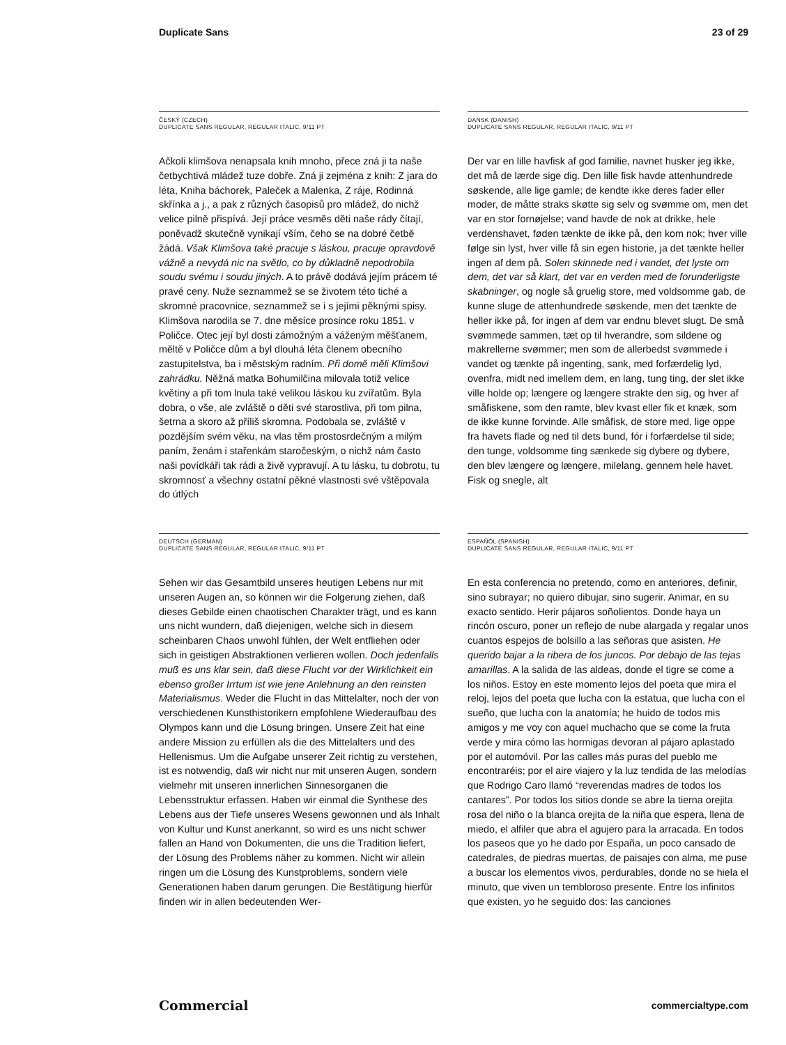Duplicate Sans 23 of 29
ČESKÝ (CZECH)
DUPLICATE SANS REGULAR, REGULAR ITALIC, 9/11 PT
Ačkoli klimšova nenapsala knih mnoho, přece zná ji ta naše četbychtivá mládež tuze dobře. Zná ji zejména z knih: Z jara do léta, Kniha báchorek, Paleček a Malenka, Z ráje, Rodinná skřínka a j., a pak z různých časopisů pro mládež, do nichž velice pilně přispívá. Její práce vesměs děti naše rády čítají, poněvadž skutečně vynikají vším, čeho se na dobré četbě žádá. Však Klimšova také pracuje s láskou, pracuje opravdově vážně a nevydá nic na světlo, co by důkladně nepodrobila soudu svému i soudu jiných. A to právě dodává jejím prácem té pravé ceny. Nuže seznammež se se životem této tiché a skromné pracovnice, seznammež se i s jejími pěknými spisy. Klimšova narodila se 7. dne měsíce prosince roku 1851. v Poličce. Otec její byl dosti zámožným a váženým měšťanem, měltě v Poličce dům a byl dlouhá léta členem obecního zastupitelstva, ba i městským radním. Při domě měli Klimšovi zahrádku. Něžná matka Bohumilčina milovala totiž velice květiny a při tom lnula také velikou láskou ku zvířatům. Byla dobra, o vše, ale zvláště o děti své starostliva, při tom pilna, šetrna a skoro až příliš skromna. Podobala se, zvláště v pozdějším svém věku, na vlas těm prostosrdečným a milým paním, ženám i stařenkám staročeským, o nichž nám často naši povídkáři tak rádi a živě vypravují. A tu lásku, tu dobrotu, tu skromnosť a všechny ostatní pěkné vlastnosti své vštěpovala do útlých
DANSK (DANISH)
DUPLICATE SANS REGULAR, REGULAR ITALIC, 9/11 PT
Der var en lille havfisk af god familie, navnet husker jeg ikke, det må de lærde sige dig. Den lille fisk havde attenhundrede søskende, alle lige gamle; de kendte ikke deres fader eller moder, de måtte straks skøtte sig selv og svømme om, men det var en stor fornøjelse; vand havde de nok at drikke, hele verdenshavet, føden tænkte de ikke på, den kom nok; hver ville følge sin lyst, hver ville få sin egen historie, ja det tænkte heller ingen af dem på. Solen skinnede ned i vandet, det lyste om dem, det var så klart, det var en verden med de forunderligste skabninger, og nogle så gruelig store, med voldsomme gab, de kunne sluge de attenhundrede søskende, men det tænkte de heller ikke på, for ingen af dem var endnu blevet slugt. De små svømmede sammen, tæt op til hverandre, som sildene og makrellerne svømmer; men som de allerbedst svømmede i vandet og tænkte på ingenting, sank, med forfærdelig lyd, ovenfra, midt ned imellem dem, en lang, tung ting, der slet ikke ville holde op; længere og længere strakte den sig, og hver af småfiskene, som den ramte, blev kvast eller fik et knæk, som de ikke kunne forvinde. Alle småfisk, de store med, lige oppe fra havets flade og ned til dets bund, fór i forfærdelse til side; den tunge, voldsomme ting sænkede sig dybere og dybere, den blev længere og længere, milelang, gennem hele havet. Fisk og snegle, alt
DEUTSCH (GERMAN)
DUPLICATE SANS REGULAR, REGULAR ITALIC, 9/11 PT
Sehen wir das Gesamtbild unseres heutigen Lebens nur mit unseren Augen an, so können wir die Folgerung ziehen, daß dieses Gebilde einen chaotischen Charakter trägt, und es kann uns nicht wundern, daß diejenigen, welche sich in diesem scheinbaren Chaos unwohl fühlen, der Welt entfliehen oder sich in geistigen Abstraktionen verlieren wollen. Doch jedenfalls muß es uns klar sein, daß diese Flucht vor der Wirklichkeit ein ebenso großer Irrtum ist wie jene Anlehnung an den reinsten Materialismus. Weder die Flucht in das Mittelalter, noch der von verschiedenen Kunsthistorikern empfohlene Wiederaufbau des Olympos kann und die Lösung bringen. Unsere Zeit hat eine andere Mission zu erfüllen als die des Mittelalters und des Hellenismus. Um die Aufgabe unserer Zeit richtig zu verstehen, ist es notwendig, daß wir nicht nur mit unseren Augen, sondern vielmehr mit unseren innerlichen Sinnesorganen die Lebensstruktur erfassen. Haben wir einmal die Synthese des Lebens aus der Tiefe unseres Wesens gewonnen und als Inhalt von Kultur und Kunst anerkannt, so wird es uns nicht schwer fallen an Hand von Dokumenten, die uns die Tradition liefert, der Lösung des Problems näher zu kommen. Nicht wir allein ringen um die Lösung des Kunstproblems, sondern viele Generationen haben darum gerungen. Die Bestätigung hierfür finden wir in allen bedeutenden Wer-
ESPAÑOL (SPANISH)
DUPLICATE SANS REGULAR, REGULAR ITALIC, 9/11 PT
En esta conferencia no pretendo, como en anteriores, definir, sino subrayar; no quiero dibujar, sino sugerir. Animar, en su exacto sentido. Herir pájaros soñolientos. Donde haya un rincón oscuro, poner un reflejo de nube alargada y regalar unos cuantos espejos de bolsillo a las señoras que asisten. He querido bajar a la ribera de los juncos. Por debajo de las tejas amarillas. A la salida de las aldeas, donde el tigre se come a los niños. Estoy en este momento lejos del poeta que mira el reloj, lejos del poeta que lucha con la estatua, que lucha con el sueño, que lucha con la anatomía; he huido de todos mis amigos y me voy con aquel muchacho que se come la fruta verde y mira cómo las hormigas devoran al pájaro aplastado por el automóvil. Por las calles más puras del pueblo me encontraréis; por el aire viajero y la luz tendida de las melodías que Rodrigo Caro llamó “reverendas madres de todos los cantares”. Por todos los sitios donde se abre la tierna orejita rosa del niño o la blanca orejita de la niña que espera, llena de miedo, el alfiler que abra el agujero para la arracada. En todos los paseos que yo he dado por España, un poco cansado de catedrales, de piedras muertas, de paisajes con alma, me puse a buscar los elementos vivos, perdurables, donde no se hiela el minuto, que viven un tembloroso presente. Entre los infinitos que existen, yo he seguido dos: las canciones
Commercial commercialtype.com